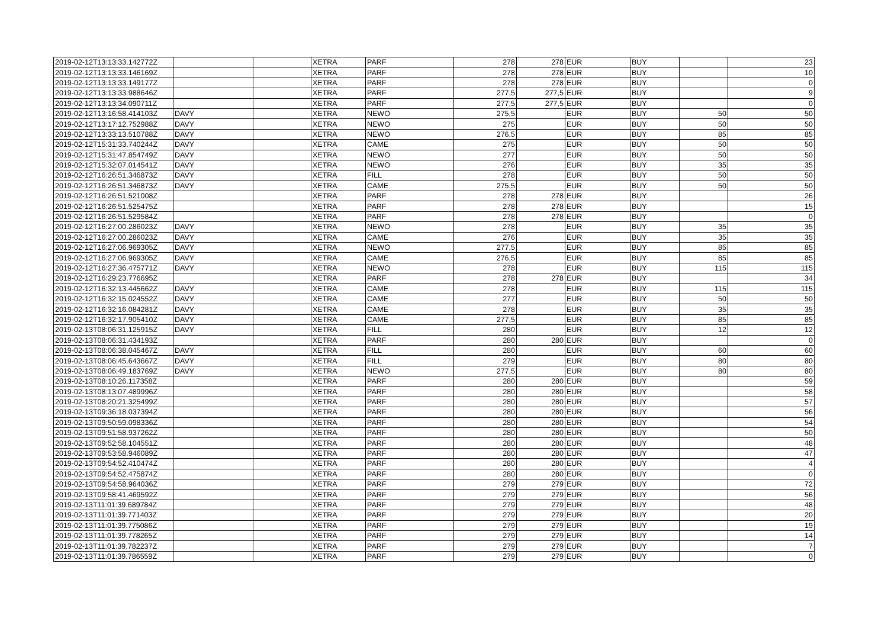| 2019-02-12T13:13:33.142772Z | | | XETRA | PARF | 278 | 278 | EUR | BUY | | 23 |
| 2019-02-12T13:13:33.146169Z | | | XETRA | PARF | 278 | 278 | EUR | BUY | | 10 |
| 2019-02-12T13:13:33.149177Z | | | XETRA | PARF | 278 | 278 | EUR | BUY | | 0 |
| 2019-02-12T13:13:33.988646Z | | | XETRA | PARF | 277,5 | 277,5 | EUR | BUY | | 9 |
| 2019-02-12T13:13:34.090711Z | | | XETRA | PARF | 277,5 | 277,5 | EUR | BUY | | 0 |
| 2019-02-12T13:16:58.414103Z | DAVY | | XETRA | NEWO | 275,5 | | EUR | BUY | 50 | 50 |
| 2019-02-12T13:17:12.752988Z | DAVY | | XETRA | NEWO | 275 | | EUR | BUY | 50 | 50 |
| 2019-02-12T13:33:13.510788Z | DAVY | | XETRA | NEWO | 276,5 | | EUR | BUY | 85 | 85 |
| 2019-02-12T15:31:33.740244Z | DAVY | | XETRA | CAME | 275 | | EUR | BUY | 50 | 50 |
| 2019-02-12T15:31:47.854749Z | DAVY | | XETRA | NEWO | 277 | | EUR | BUY | 50 | 50 |
| 2019-02-12T15:32:07.014541Z | DAVY | | XETRA | NEWO | 276 | | EUR | BUY | 35 | 35 |
| 2019-02-12T16:26:51.346873Z | DAVY | | XETRA | FILL | 278 | | EUR | BUY | 50 | 50 |
| 2019-02-12T16:26:51.346873Z | DAVY | | XETRA | CAME | 275,5 | | EUR | BUY | 50 | 50 |
| 2019-02-12T16:26:51.521008Z | | | XETRA | PARF | 278 | 278 | EUR | BUY | | 26 |
| 2019-02-12T16:26:51.525475Z | | | XETRA | PARF | 278 | 278 | EUR | BUY | | 15 |
| 2019-02-12T16:26:51.529584Z | | | XETRA | PARF | 278 | 278 | EUR | BUY | | 0 |
| 2019-02-12T16:27:00.286023Z | DAVY | | XETRA | NEWO | 278 | | EUR | BUY | 35 | 35 |
| 2019-02-12T16:27:00.286023Z | DAVY | | XETRA | CAME | 276 | | EUR | BUY | 35 | 35 |
| 2019-02-12T16:27:06.969305Z | DAVY | | XETRA | NEWO | 277,5 | | EUR | BUY | 85 | 85 |
| 2019-02-12T16:27:06.969305Z | DAVY | | XETRA | CAME | 276,5 | | EUR | BUY | 85 | 85 |
| 2019-02-12T16:27:36.475771Z | DAVY | | XETRA | NEWO | 278 | | EUR | BUY | 115 | 115 |
| 2019-02-12T16:29:23.776695Z | | | XETRA | PARF | 278 | 278 | EUR | BUY | | 34 |
| 2019-02-12T16:32:13.445662Z | DAVY | | XETRA | CAME | 278 | | EUR | BUY | 115 | 115 |
| 2019-02-12T16:32:15.024552Z | DAVY | | XETRA | CAME | 277 | | EUR | BUY | 50 | 50 |
| 2019-02-12T16:32:16.084281Z | DAVY | | XETRA | CAME | 278 | | EUR | BUY | 35 | 35 |
| 2019-02-12T16:32:17.905410Z | DAVY | | XETRA | CAME | 277,5 | | EUR | BUY | 85 | 85 |
| 2019-02-13T08:06:31.125915Z | DAVY | | XETRA | FILL | 280 | | EUR | BUY | 12 | 12 |
| 2019-02-13T08:06:31.434193Z | | | XETRA | PARF | 280 | 280 | EUR | BUY | | 0 |
| 2019-02-13T08:06:38.045467Z | DAVY | | XETRA | FILL | 280 | | EUR | BUY | 60 | 60 |
| 2019-02-13T08:06:45.643667Z | DAVY | | XETRA | FILL | 279 | | EUR | BUY | 80 | 80 |
| 2019-02-13T08:06:49.183769Z | DAVY | | XETRA | NEWO | 277,5 | | EUR | BUY | 80 | 80 |
| 2019-02-13T08:10:26.117358Z | | | XETRA | PARF | 280 | 280 | EUR | BUY | | 59 |
| 2019-02-13T08:13:07.489996Z | | | XETRA | PARF | 280 | 280 | EUR | BUY | | 58 |
| 2019-02-13T08:20:21.325499Z | | | XETRA | PARF | 280 | 280 | EUR | BUY | | 57 |
| 2019-02-13T09:36:18.037394Z | | | XETRA | PARF | 280 | 280 | EUR | BUY | | 56 |
| 2019-02-13T09:50:59.098336Z | | | XETRA | PARF | 280 | 280 | EUR | BUY | | 54 |
| 2019-02-13T09:51:58.937262Z | | | XETRA | PARF | 280 | 280 | EUR | BUY | | 50 |
| 2019-02-13T09:52:58.104551Z | | | XETRA | PARF | 280 | 280 | EUR | BUY | | 48 |
| 2019-02-13T09:53:58.946089Z | | | XETRA | PARF | 280 | 280 | EUR | BUY | | 47 |
| 2019-02-13T09:54:52.410474Z | | | XETRA | PARF | 280 | 280 | EUR | BUY | | 4 |
| 2019-02-13T09:54:52.475874Z | | | XETRA | PARF | 280 | 280 | EUR | BUY | | 0 |
| 2019-02-13T09:54:58.964036Z | | | XETRA | PARF | 279 | 279 | EUR | BUY | | 72 |
| 2019-02-13T09:58:41.469592Z | | | XETRA | PARF | 279 | 279 | EUR | BUY | | 56 |
| 2019-02-13T11:01:39.689784Z | | | XETRA | PARF | 279 | 279 | EUR | BUY | | 48 |
| 2019-02-13T11:01:39.771403Z | | | XETRA | PARF | 279 | 279 | EUR | BUY | | 20 |
| 2019-02-13T11:01:39.775086Z | | | XETRA | PARF | 279 | 279 | EUR | BUY | | 19 |
| 2019-02-13T11:01:39.778265Z | | | XETRA | PARF | 279 | 279 | EUR | BUY | | 14 |
| 2019-02-13T11:01:39.782237Z | | | XETRA | PARF | 279 | 279 | EUR | BUY | | 7 |
| 2019-02-13T11:01:39.786559Z | | | XETRA | PARF | 279 | 279 | EUR | BUY | | 0 |